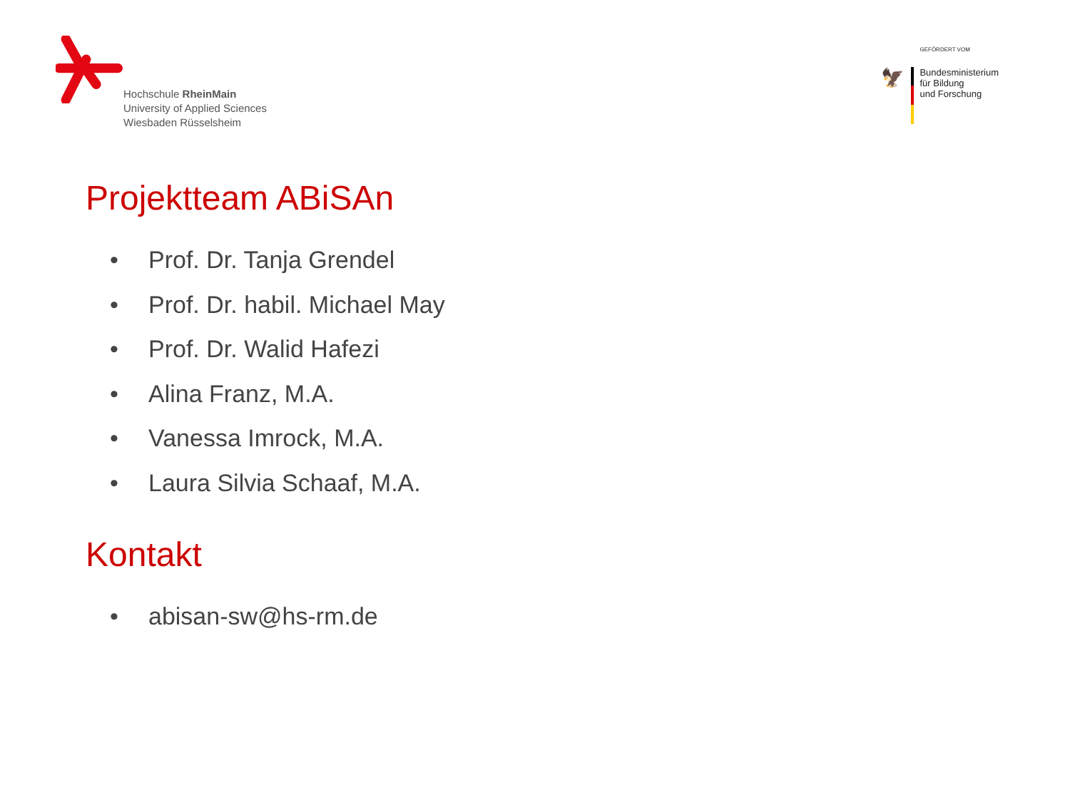Hochschule RheinMain
University of Applied Sciences
Wiesbaden Rüsselsheim
GEFÖRDERT VOM
🦅
Bundesministerium
für Bildung
und Forschung
Projektteam ABiSAn
• Prof. Dr. Tanja Grendel
• Prof. Dr. habil. Michael May
• Prof. Dr. Walid Hafezi
• Alina Franz, M.A.
• Vanessa Imrock, M.A.
• Laura Silvia Schaaf, M.A.
Kontakt
• abisan-sw@hs-rm.de